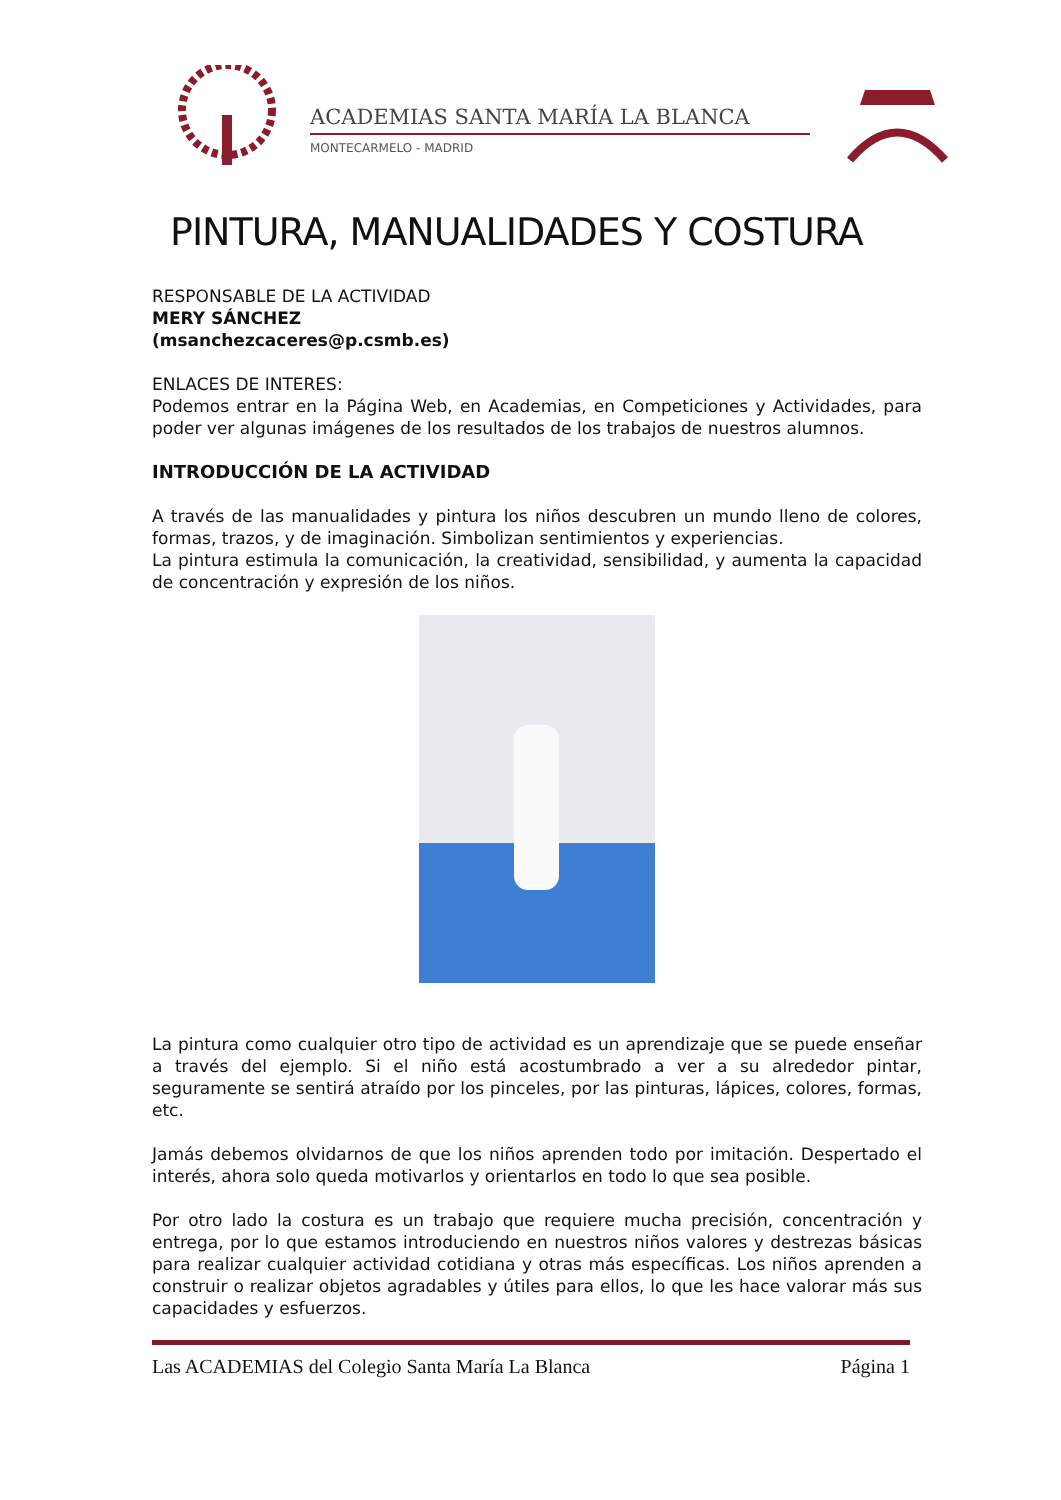ACADEMIAS SANTA MARÍA LA BLANCA
MONTECARMELO - MADRID
PINTURA, MANUALIDADES Y COSTURA
RESPONSABLE DE LA ACTIVIDAD
MERY SÁNCHEZ
(msanchezcaceres@p.csmb.es)
ENLACES DE INTERES:
Podemos entrar en la Página Web, en Academias, en Competiciones y Actividades, para poder ver algunas imágenes de los resultados de los trabajos de nuestros alumnos.
INTRODUCCIÓN DE LA ACTIVIDAD
A través de las manualidades y pintura los niños descubren un mundo lleno de colores, formas, trazos, y de imaginación. Simbolizan sentimientos y experiencias.
La pintura estimula la comunicación, la creatividad, sensibilidad, y aumenta la capacidad de concentración y expresión de los niños.
La pintura como cualquier otro tipo de actividad es un aprendizaje que se puede enseñar a través del ejemplo. Si el niño está acostumbrado a ver a su alrededor pintar, seguramente se sentirá atraído por los pinceles, por las pinturas, lápices, colores, formas, etc.
Jamás debemos olvidarnos de que los niños aprenden todo por imitación. Despertado el interés, ahora solo queda motivarlos y orientarlos en todo lo que sea posible.
Por otro lado la costura es un trabajo que requiere mucha precisión, concentración y entrega, por lo que estamos introduciendo en nuestros niños valores y destrezas básicas para realizar cualquier actividad cotidiana y otras más específicas. Los niños aprenden a construir o realizar objetos agradables y útiles para ellos, lo que les hace valorar más sus capacidades y esfuerzos.
Las ACADEMIAS del Colegio Santa María La Blanca Página 1